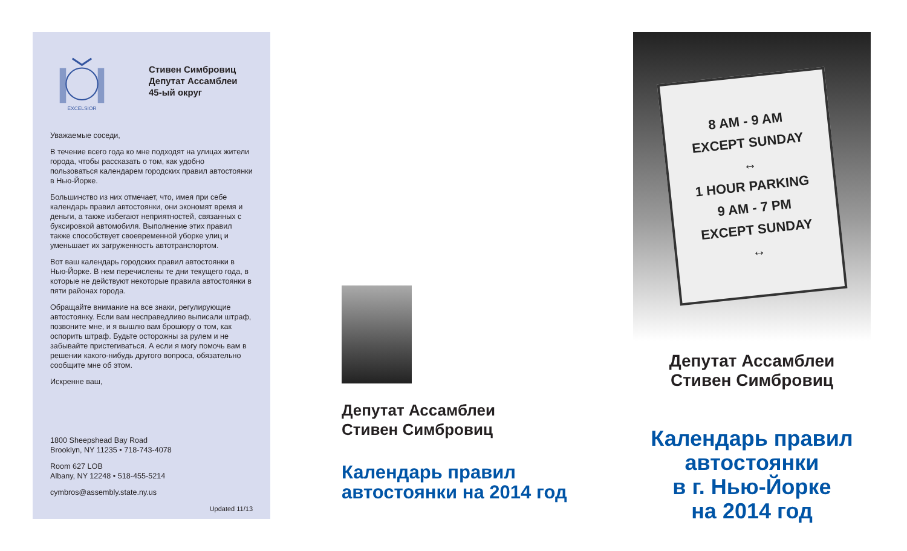EXCELSIOR
Стивен Симбровиц
Депутат Ассамблеи
45-ый округ
Уважаемые соседи,
В течение всего года ко мне подходят на улицах жители города, чтобы рассказать о том, как удобно пользоваться календарем городских правил автостоянки в Нью-Йорке.
Большинство из них отмечает, что, имея при себе календарь правил автостоянки, они экономят время и деньги, а также избегают неприятностей, связанных с буксировкой автомобиля. Выполнение этих правил также способствует своевременной уборке улиц и уменьшает их загруженность автотранспортом.
Вот ваш календарь городских правил автостоянки в Нью-Йорке. В нем перечислены те дни текущего года, в которые не действуют некоторые правила автостоянки в пяти районах города.
Обращайте внимание на все знаки, регулирующие автостоянку. Если вам несправедливо выписали штраф, позвоните мне, и я вышлю вам брошюру о том, как оспорить штраф. Будьте осторожны за рулем и не забывайте пристегиваться. А если я могу помочь вам в решении какого-нибудь другого вопроса, обязательно сообщите мне об этом.
Искренне ваш,
1800 Sheepshead Bay Road
Brooklyn, NY 11235 • 718-743-4078
Room 627 LOB
Albany, NY 12248 • 518-455-5214
cymbros@assembly.state.ny.us
Updated 11/13
Депутат Ассамблеи
Стивен Симбровиц
Календарь правил
автостоянки на 2014 год
8 AM - 9 AM
EXCEPT SUNDAY
↔
1 HOUR PARKING
9 AM - 7 PM
EXCEPT SUNDAY
↔
Депутат Ассамблеи
Стивен Симбровиц
Календарь правил
автостоянки
в г. Нью-Йорке
на 2014 год